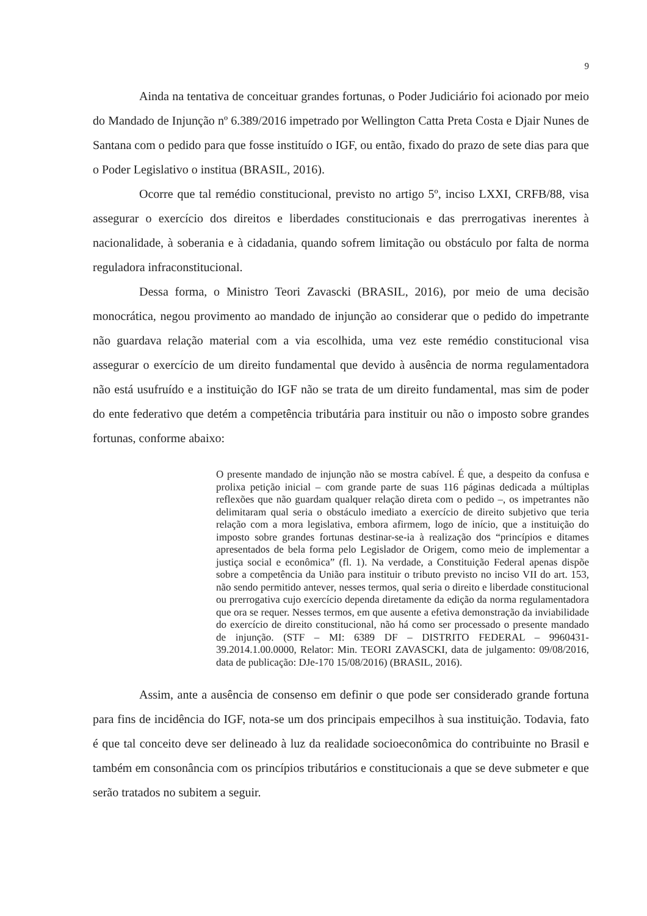9
Ainda na tentativa de conceituar grandes fortunas, o Poder Judiciário foi acionado por meio do Mandado de Injunção nº 6.389/2016 impetrado por Wellington Catta Preta Costa e Djair Nunes de Santana com o pedido para que fosse instituído o IGF, ou então, fixado do prazo de sete dias para que o Poder Legislativo o institua (BRASIL, 2016).
Ocorre que tal remédio constitucional, previsto no artigo 5º, inciso LXXI, CRFB/88, visa assegurar o exercício dos direitos e liberdades constitucionais e das prerrogativas inerentes à nacionalidade, à soberania e à cidadania, quando sofrem limitação ou obstáculo por falta de norma reguladora infraconstitucional.
Dessa forma, o Ministro Teori Zavascki (BRASIL, 2016), por meio de uma decisão monocrática, negou provimento ao mandado de injunção ao considerar que o pedido do impetrante não guardava relação material com a via escolhida, uma vez este remédio constitucional visa assegurar o exercício de um direito fundamental que devido à ausência de norma regulamentadora não está usufruído e a instituição do IGF não se trata de um direito fundamental, mas sim de poder do ente federativo que detém a competência tributária para instituir ou não o imposto sobre grandes fortunas, conforme abaixo:
O presente mandado de injunção não se mostra cabível. É que, a despeito da confusa e prolixa petição inicial – com grande parte de suas 116 páginas dedicada a múltiplas reflexões que não guardam qualquer relação direta com o pedido –, os impetrantes não delimitaram qual seria o obstáculo imediato a exercício de direito subjetivo que teria relação com a mora legislativa, embora afirmem, logo de início, que a instituição do imposto sobre grandes fortunas destinar-se-ia à realização dos “princípios e ditames apresentados de bela forma pelo Legislador de Origem, como meio de implementar a justiça social e econômica” (fl. 1). Na verdade, a Constituição Federal apenas dispõe sobre a competência da União para instituir o tributo previsto no inciso VII do art. 153, não sendo permitido antever, nesses termos, qual seria o direito e liberdade constitucional ou prerrogativa cujo exercício dependa diretamente da edição da norma regulamentadora que ora se requer. Nesses termos, em que ausente a efetiva demonstração da inviabilidade do exercício de direito constitucional, não há como ser processado o presente mandado de injunção. (STF – MI: 6389 DF – DISTRITO FEDERAL – 9960431-39.2014.1.00.0000, Relator: Min. TEORI ZAVASCKI, data de julgamento: 09/08/2016, data de publicação: DJe-170 15/08/2016) (BRASIL, 2016).
Assim, ante a ausência de consenso em definir o que pode ser considerado grande fortuna para fins de incidência do IGF, nota-se um dos principais empecilhos à sua instituição. Todavia, fato é que tal conceito deve ser delineado à luz da realidade socioeconômica do contribuinte no Brasil e também em consonância com os princípios tributários e constitucionais a que se deve submeter e que serão tratados no subitem a seguir.